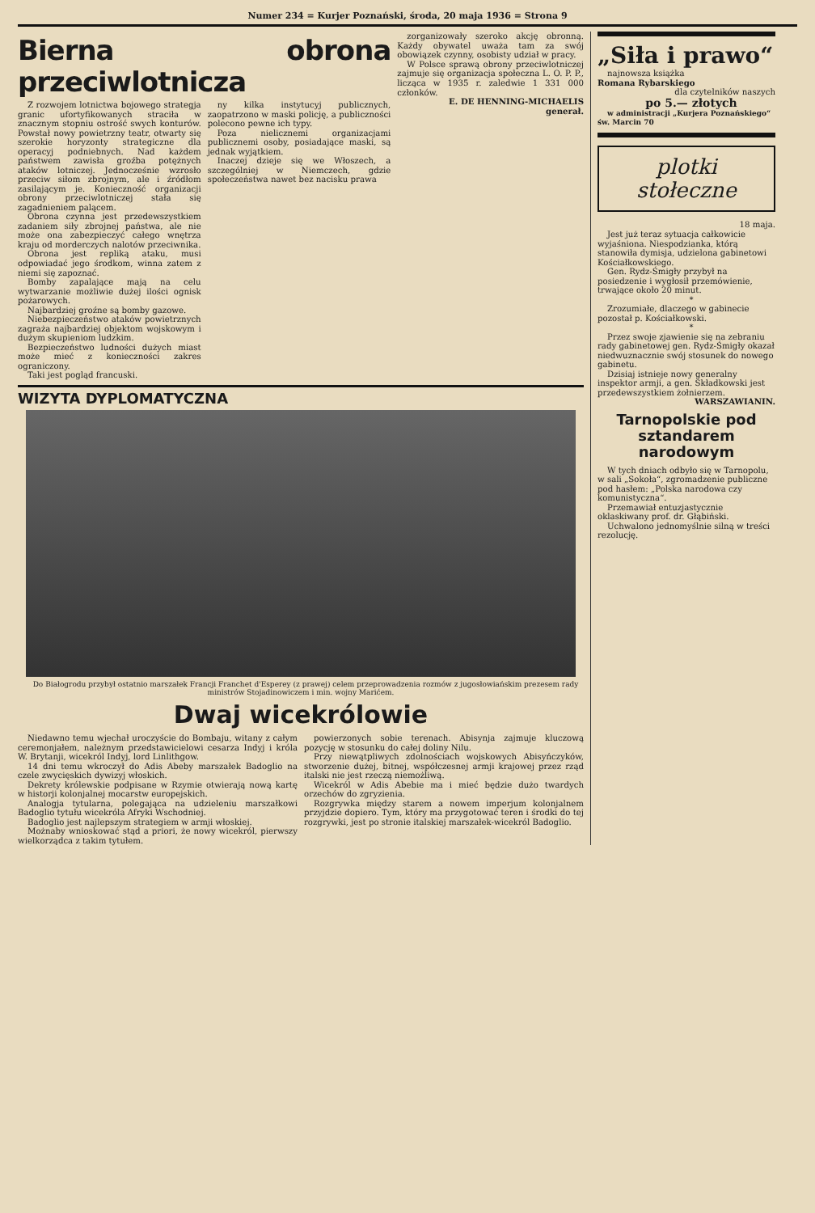Numer 234 = Kurjer Poznański, środa, 20 maja 1936 = Strona 9
Bierna obrona przeciwlotnicza
Z rozwojem lotnictwa bojowego strategja granic ufortyfikowanych straciła w znacznym stopniu ostrość swych konturów. Powstał nowy powietrzny teatr, otwarty się szerokie horyzonty strategiczne dla operacyj podniebnych. Nad każdem państwem zawisła groźba potężnych ataków lotniczej. Jednocześnie wzrosło przeciw siłom zbrojnym, ale i źródłom zasilającym je. Konieczność organizacji obrony przeciwlotniczej stała się zagadnieniem palącem.
Obrona czynna jest przedewszystkiem zadaniem siły zbrojnej państwa, ale nie może ona zabezpieczyć całego wnętrza kraju od morderczych nalotów przeciwnika.
Obrona jest repliką ataku, musi odpowiadać jego środkom, winna zatem z niemi się zapoznać.
Bomby zapalające mają na celu wytwarzanie możliwie dużej ilości ognisk pożarowych.
Najbardziej groźne są bomby gazowe.
Niebezpieczeństwo ataków powietrznych zagraża najbardziej objektom wojskowym i dużym skupieniom ludzkim.
Bezpieczeństwo ludności dużych miast może mieć z konieczności zakres ograniczony.
Taki jest pogląd francuski.
ny kilka instytucyj publicznych, zaopatrzono w maski policję, a publiczności polecono pewne ich typy.
Poza nielicznemi organizacjami publicznemi osoby, posiadające maski, są jednak wyjątkiem.
Inaczej dzieje się we Włoszech, a szczególniej w Niemczech, gdzie społeczeństwa nawet bez nacisku prawa
zorganizowały szeroko akcję obronną. Każdy obywatel uważa tam za swój obowiązek czynny, osobisty udział w pracy.
W Polsce sprawą obrony przeciwlotniczej zajmuje się organizacja społeczna L. O. P. P., licząca w 1935 r. zaledwie 1 331 000 członków.
E. DE HENNING-MICHAELIS
generał.
WIZYTA DYPLOMATYCZNA
Do Białogrodu przybył ostatnio marszałek Francji Franchet d'Esperey (z prawej) celem przeprowadzenia rozmów z jugosłowiańskim prezesem rady ministrów Stojadinowiczem i min. wojny Marićem.
Dwaj wicekrólowie
Niedawno temu wjechał uroczyście do Bombaju, witany z całym ceremonjałem, należnym przedstawicielowi cesarza Indyj i króla W. Brytanji, wicekról Indyj, lord Linlithgow.
14 dni temu wkroczył do Adis Abeby marszałek Badoglio na czele zwycięskich dywizyj włoskich.
Dekrety królewskie podpisane w Rzymie otwierają nową kartę w historji kolonjalnej mocarstw europejskich.
Analogja tytularna, polegająca na udzieleniu marszałkowi Badoglio tytułu wicekróla Afryki Wschodniej.
Badoglio jest najlepszym strategiem w armji włoskiej.
Możnaby wnioskować stąd a priori, że nowy wicekról, pierwszy wielkorządca z takim tytułem.
powierzonych sobie terenach. Abisynja zajmuje kluczową pozycję w stosunku do całej doliny Nilu.
Przy niewątpliwych zdolnościach wojskowych Abisyńczyków, stworzenie dużej, bitnej, współczesnej armji krajowej przez rząd italski nie jest rzeczą niemożliwą.
Wicekról w Adis Abebie ma i mieć będzie dużo twardych orzechów do zgryzienia.
Rozgrywka między starem a nowem imperjum kolonjalnem przyjdzie dopiero. Tym, który ma przygotować teren i środki do tej rozgrywki, jest po stronie italskiej marszałek-wicekról Badoglio.
„Siła i prawo“
najnowsza książka
Romana Rybarskiego
dla czytelników naszych
po 5.— złotych
w administracji „Kurjera Poznańskiego“ św. Marcin 70
plotki stołeczne
18 maja.
Jest już teraz sytuacja całkowicie wyjaśniona. Niespodzianka, którą stanowiła dymisja, udzielona gabinetowi Kościałkowskiego.
Gen. Rydz-Śmigły przybył na posiedzenie i wygłosił przemówienie, trwające około 20 minut.
*
Zrozumiałe, dlaczego w gabinecie pozostał p. Kościałkowski.
*
Przez swoje zjawienie się na zebraniu rady gabinetowej gen. Rydz-Śmigły okazał niedwuznacznie swój stosunek do nowego gabinetu.
Dzisiaj istnieje nowy generalny inspektor armji, a gen. Składkowski jest przedewszystkiem żołnierzem.
WARSZAWIANIN.
Tarnopolskie pod sztandarem narodowym
W tych dniach odbyło się w Tarnopolu, w sali „Sokoła“, zgromadzenie publiczne pod hasłem: „Polska narodowa czy komunistyczna“.
Przemawiał entuzjastycznie oklaskiwany prof. dr. Głąbiński.
Uchwalono jednomyślnie silną w treści rezolucję.